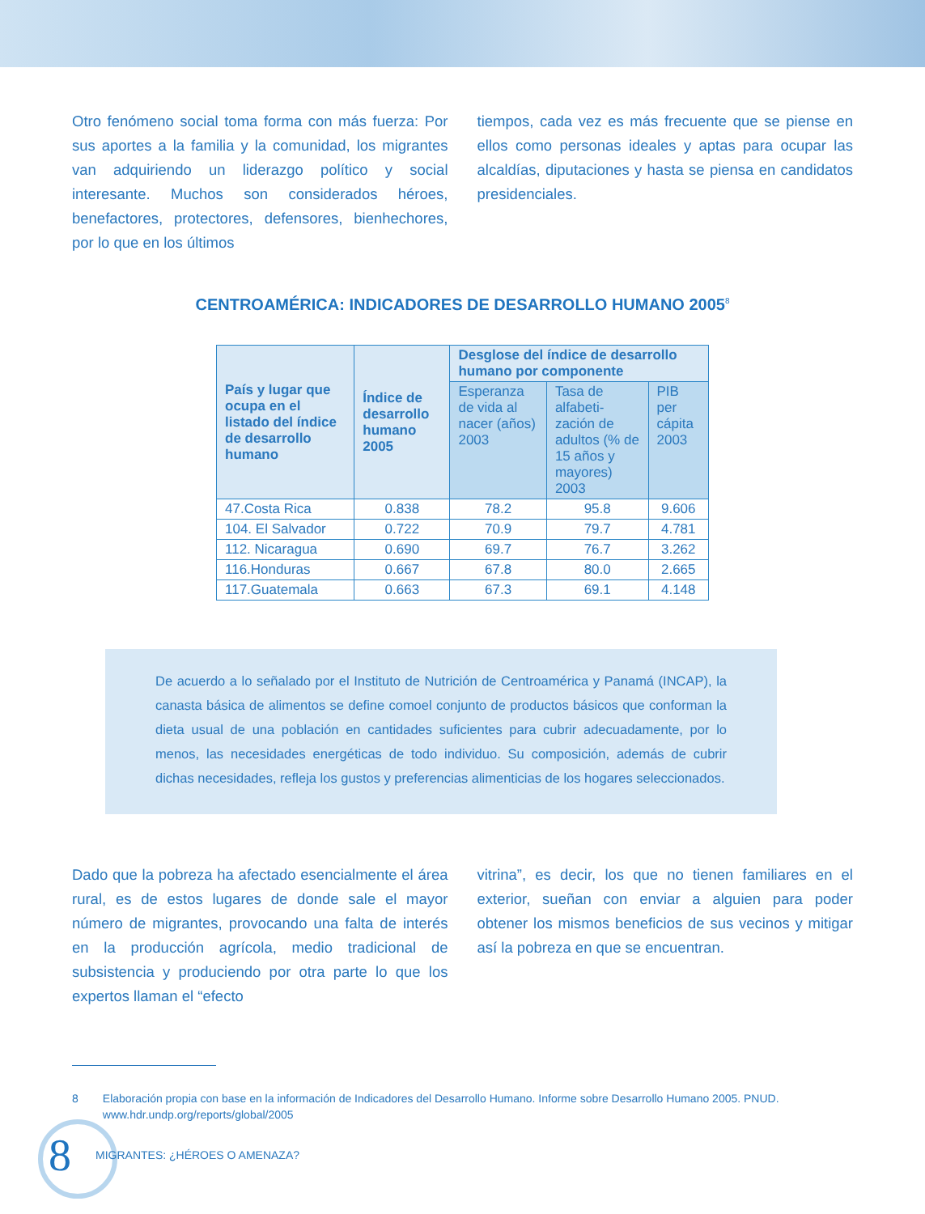Otro fenómeno social toma forma con más fuerza: Por sus aportes a la familia y la comunidad, los migrantes van adquiriendo un liderazgo político y social interesante. Muchos son considerados héroes, benefactores, protectores, defensores, bienhechores, por lo que en los últimos
tiempos, cada vez es más frecuente que se piense en ellos como personas ideales y aptas para ocupar las alcaldías, diputaciones y hasta se piensa en candidatos presidenciales.
CENTROAMÉRICA: INDICADORES DE DESARROLLO HUMANO 2005<sup>8</sup>
| País y lugar que ocupa en el listado del índice de desarrollo humano | Índice de desarrollo humano 2005 | Desglose del índice de desarrollo humano por componente | | |
| --- | --- | --- | --- | --- |
| | | Esperanza de vida al nacer (años) 2003 | Tasa de alfabeti-zación de adultos (% de 15 años y mayores) 2003 | PIB per cápita 2003 |
| 47.Costa Rica | 0.838 | 78.2 | 95.8 | 9.606 |
| 104. El Salvador | 0.722 | 70.9 | 79.7 | 4.781 |
| 112. Nicaragua | 0.690 | 69.7 | 76.7 | 3.262 |
| 116.Honduras | 0.667 | 67.8 | 80.0 | 2.665 |
| 117.Guatemala | 0.663 | 67.3 | 69.1 | 4.148 |
De acuerdo a lo señalado por el Instituto de Nutrición de Centroamérica y Panamá (INCAP), la canasta básica de alimentos se define comoel conjunto de productos básicos que conforman la dieta usual de una población en cantidades suficientes para cubrir adecuadamente, por lo menos, las necesidades energéticas de todo individuo. Su composición, además de cubrir dichas necesidades, refleja los gustos y preferencias alimenticias de los hogares seleccionados.
Dado que la pobreza ha afectado esencialmente el área rural, es de estos lugares de donde sale el mayor número de migrantes, provocando una falta de interés en la producción agrícola, medio tradicional de subsistencia y produciendo por otra parte lo que los expertos llaman el “efecto
vitrina”, es decir, los que no tienen familiares en el exterior, sueñan con enviar a alguien para poder obtener los mismos beneficios de sus vecinos y mitigar así la pobreza en que se encuentran.
8 Elaboración propia con base en la información de Indicadores del Desarrollo Humano. Informe sobre Desarrollo Humano 2005. PNUD. www.hdr.undp.org/reports/global/2005
8 MIGRANTES: ¿HÉROES O AMENAZA?